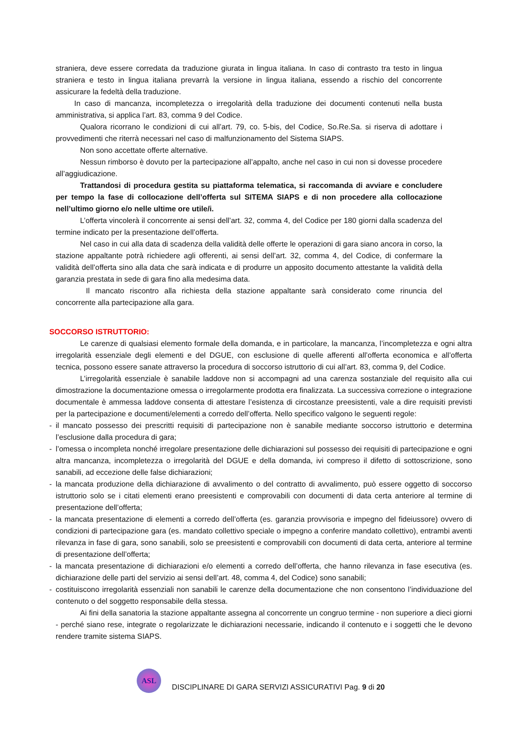straniera, deve essere corredata da traduzione giurata in lingua italiana. In caso di contrasto tra testo in lingua straniera e testo in lingua italiana prevarrà la versione in lingua italiana, essendo a rischio del concorrente assicurare la fedeltà della traduzione.
In caso di mancanza, incompletezza o irregolarità della traduzione dei documenti contenuti nella busta amministrativa, si applica l’art. 83, comma 9 del Codice.
Qualora ricorrano le condizioni di cui all’art. 79, co. 5-bis, del Codice, So.Re.Sa. si riserva di adottare i provvedimenti che riterrà necessari nel caso di malfunzionamento del Sistema SIAPS.
Non sono accettate offerte alternative.
Nessun rimborso è dovuto per la partecipazione all’appalto, anche nel caso in cui non si dovesse procedere all’aggiudicazione.
Trattandosi di procedura gestita su piattaforma telematica, si raccomanda di avviare e concludere per tempo la fase di collocazione dell’offerta sul SITEMA SIAPS e di non procedere alla collocazione nell’ultimo giorno e/o nelle ultime ore utile/i.
L’offerta vincolerà il concorrente ai sensi dell’art. 32, comma 4, del Codice per 180 giorni dalla scadenza del termine indicato per la presentazione dell’offerta.
Nel caso in cui alla data di scadenza della validità delle offerte le operazioni di gara siano ancora in corso, la stazione appaltante potrà richiedere agli offerenti, ai sensi dell’art. 32, comma 4, del Codice, di confermare la validità dell’offerta sino alla data che sarà indicata e di produrre un apposito documento attestante la validità della garanzia prestata in sede di gara fino alla medesima data.
Il mancato riscontro alla richiesta della stazione appaltante sarà considerato come rinuncia del concorrente alla partecipazione alla gara.
SOCCORSO ISTRUTTORIO:
Le carenze di qualsiasi elemento formale della domanda, e in particolare, la mancanza, l’incompletezza e ogni altra irregolarità essenziale degli elementi e del DGUE, con esclusione di quelle afferenti all’offerta economica e all’offerta tecnica, possono essere sanate attraverso la procedura di soccorso istruttorio di cui all’art. 83, comma 9, del Codice.
L’irregolarità essenziale è sanabile laddove non si accompagni ad una carenza sostanziale del requisito alla cui dimostrazione la documentazione omessa o irregolarmente prodotta era finalizzata. La successiva correzione o integrazione documentale è ammessa laddove consenta di attestare l’esistenza di circostanze preesistenti, vale a dire requisiti previsti per la partecipazione e documenti/elementi a corredo dell’offerta. Nello specifico valgono le seguenti regole:
- il mancato possesso dei prescritti requisiti di partecipazione non è sanabile mediante soccorso istruttorio e determina l’esclusione dalla procedura di gara;
- l’omessa o incompleta nonché irregolare presentazione delle dichiarazioni sul possesso dei requisiti di partecipazione e ogni altra mancanza, incompletezza o irregolarità del DGUE e della domanda, ivi compreso il difetto di sottoscrizione, sono sanabili, ad eccezione delle false dichiarazioni;
- la mancata produzione della dichiarazione di avvalimento o del contratto di avvalimento, può essere oggetto di soccorso istruttorio solo se i citati elementi erano preesistenti e comprovabili con documenti di data certa anteriore al termine di presentazione dell’offerta;
- la mancata presentazione di elementi a corredo dell’offerta (es. garanzia provvisoria e impegno del fideiussore) ovvero di condizioni di partecipazione gara (es. mandato collettivo speciale o impegno a conferire mandato collettivo), entrambi aventi rilevanza in fase di gara, sono sanabili, solo se preesistenti e comprovabili con documenti di data certa, anteriore al termine di presentazione dell’offerta;
- la mancata presentazione di dichiarazioni e/o elementi a corredo dell’offerta, che hanno rilevanza in fase esecutiva (es. dichiarazione delle parti del servizio ai sensi dell’art. 48, comma 4, del Codice) sono sanabili;
- costituiscono irregolarità essenziali non sanabili le carenze della documentazione che non consentono l’individuazione del contenuto o del soggetto responsabile della stessa.
Ai fini della sanatoria la stazione appaltante assegna al concorrente un congruo termine - non superiore a dieci giorni - perché siano rese, integrate o regolarizzate le dichiarazioni necessarie, indicando il contenuto e i soggetti che le devono rendere tramite sistema SIAPS.
ASL
DISCIPLINARE DI GARA SERVIZI ASSICURATIVI Pag. 9 di 20